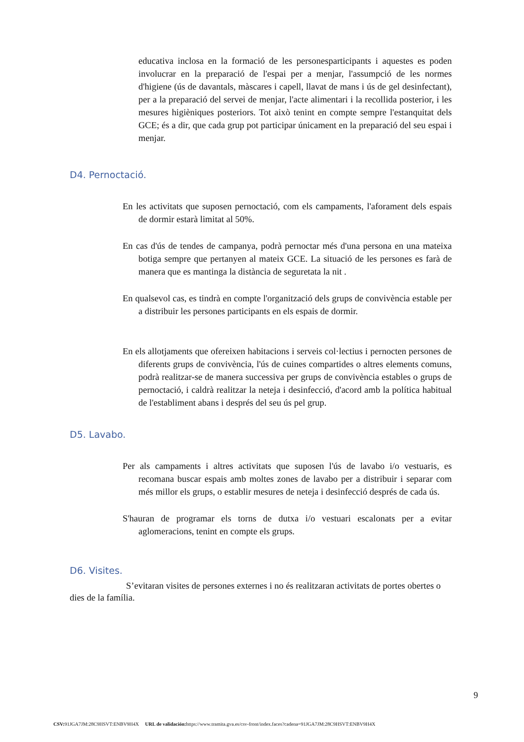educativa inclosa en la formació de les personesparticipants i aquestes es poden involucrar en la preparació de l'espai per a menjar, l'assumpció de les normes d'higiene (ús de davantals, màscares i capell, llavat de mans i ús de gel desinfectant), per a la preparació del servei de menjar, l'acte alimentari i la recollida posterior, i les mesures higièniques posteriors. Tot això tenint en compte sempre l'estanquitat dels GCE; és a dir, que cada grup pot participar únicament en la preparació del seu espai i menjar.
D4. Pernoctació.
En les activitats que suposen pernoctació, com els campaments, l'aforament dels espais de dormir estarà limitat al 50%.
En cas d'ús de tendes de campanya, podrà pernoctar més d'una persona en una mateixa botiga sempre que pertanyen al mateix GCE. La situació de les persones es farà de manera que es mantinga la distància de seguretata la nit .
En qualsevol cas, es tindrà en compte l'organització dels grups de convivència estable per a distribuir les persones participants en els espais de dormir.
En els allotjaments que ofereixen habitacions i serveis col·lectius i pernocten persones de diferents grups de convivència, l'ús de cuines compartides o altres elements comuns, podrà realitzar-se de manera successiva per grups de convivència estables o grups de pernoctació, i caldrà realitzar la neteja i desinfecció, d'acord amb la política habitual de l'establiment abans i després del seu ús pel grup.
D5. Lavabo.
Per als campaments i altres activitats que suposen l'ús de lavabo i/o vestuaris, es recomana buscar espais amb moltes zones de lavabo per a distribuir i separar com més millor els grups, o establir mesures de neteja i desinfecció després de cada ús.
S'hauran de programar els torns de dutxa i/o vestuari escalonats per a evitar aglomeracions, tenint en compte els grups.
D6. Visites.
S’evitaran visites de persones externes i no és realitzaran activitats de portes obertes o dies de la família.
9
CSV: 91JGA7JM:28C9HSVT:ENBV9H4X URL de validación: https://www.tramita.gva.es/csv-front/index.faces?cadena=91JGA7JM:28C9HSVT:ENBV9H4X